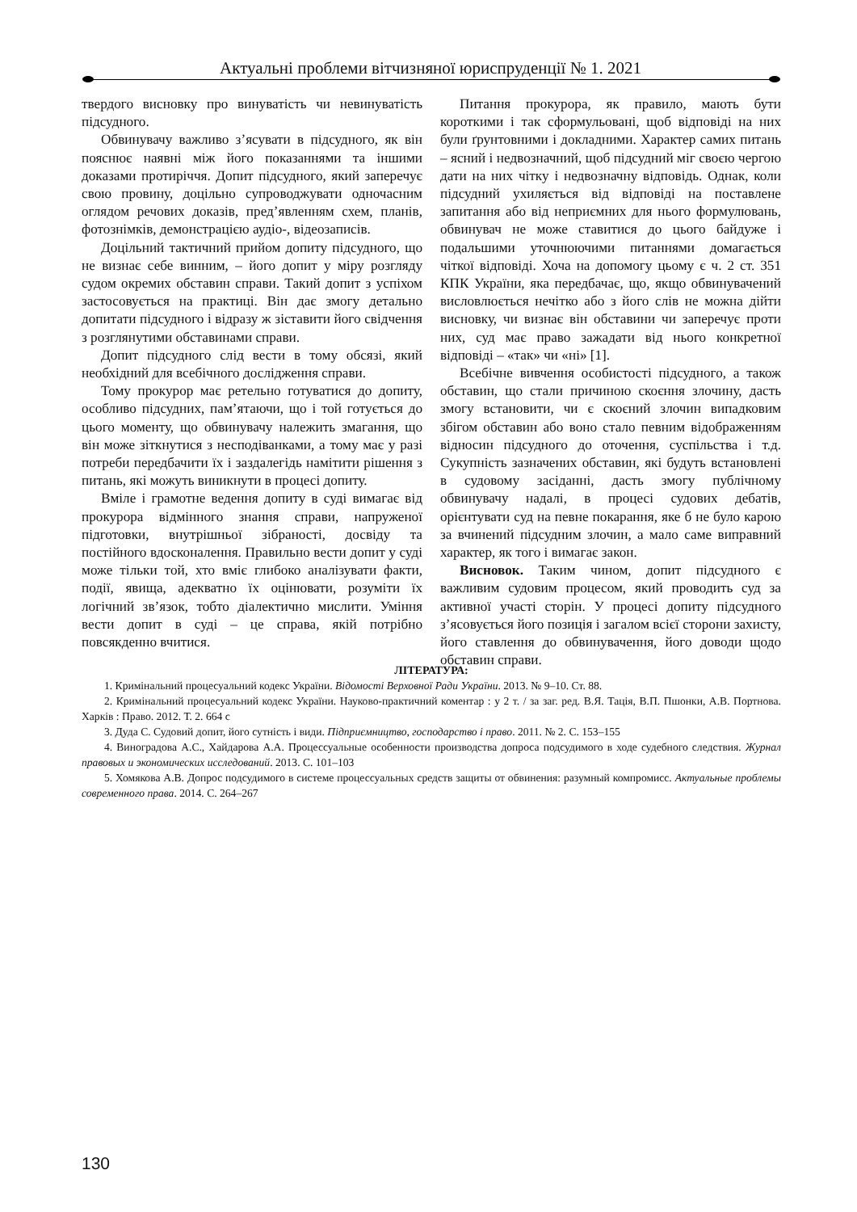Актуальні проблеми вітчизняної юриспруденції № 1. 2021
твердого висновку про винуватість чи невинуватість підсудного.
Обвинувачу важливо з’ясувати в підсудного, як він пояснює наявні між його показаннями та іншими доказами протиріччя. Допит підсудного, який заперечує свою провину, доцільно супроводжувати одночасним оглядом речових доказів, пред’явленням схем, планів, фотознімків, демонстрацією аудіо-, відеозаписів.
Доцільний тактичний прийом допиту підсудного, що не визнає себе винним, – його допит у міру розгляду судом окремих обставин справи. Такий допит з успіхом застосовується на практиці. Він дає змогу детально допитати підсудного і відразу ж зіставити його свідчення з розглянутими обставинами справи.
Допит підсудного слід вести в тому обсязі, який необхідний для всебічного дослідження справи.
Тому прокурор має ретельно готуватися до допиту, особливо підсудних, пам’ятаючи, що і той готується до цього моменту, що обвинувачу належить змагання, що він може зіткнутися з несподіванками, а тому має у разі потреби передбачити їх і заздалегідь намітити рішення з питань, які можуть виникнути в процесі допиту.
Вміле і грамотне ведення допиту в суді вимагає від прокурора відмінного знання справи, напруженої підготовки, внутрішньої зібраності, досвіду та постійного вдосконалення. Правильно вести допит у суді може тільки той, хто вміє глибоко аналізувати факти, події, явища, адекватно їх оцінювати, розуміти їх логічний зв’язок, тобто діалектично мислити. Уміння вести допит в суді – це справа, якій потрібно повсякденно вчитися.
Питання прокурора, як правило, мають бути короткими і так сформульовані, щоб відповіді на них були ґрунтовними і докладними. Характер самих питань – ясний і недвозначний, щоб підсудний міг своєю чергою дати на них чітку і недвозначну відповідь. Однак, коли підсудний ухиляється від відповіді на поставлене запитання або від неприємних для нього формулювань, обвинувач не може ставитися до цього байдуже і подальшими уточнюючими питаннями домагається чіткої відповіді. Хоча на допомогу цьому є ч. 2 ст. 351 КПК України, яка передбачає, що, якщо обвинувачений висловлюється нечітко або з його слів не можна дійти висновку, чи визнає він обставини чи заперечує проти них, суд має право зажадати від нього конкретної відповіді – «так» чи «ні» [1].
Всебічне вивчення особистості підсудного, а також обставин, що стали причиною скоєння злочину, дасть змогу встановити, чи є скоєний злочин випадковим збігом обставин або воно стало певним відображенням відносин підсудного до оточення, суспільства і т.д. Сукупність зазначених обставин, які будуть встановлені в судовому засіданні, дасть змогу публічному обвинувачу надалі, в процесі судових дебатів, орієнтувати суд на певне покарання, яке б не було карою за вчинений підсудним злочин, а мало саме виправний характер, як того і вимагає закон.
Висновок. Таким чином, допит підсудного є важливим судовим процесом, який проводить суд за активної участі сторін. У процесі допиту підсудного з’ясовується його позиція і загалом всієї сторони захисту, його ставлення до обвинувачення, його доводи щодо обставин справи.
ЛІТЕРАТУРА:
1. Кримінальний процесуальний кодекс України. Відомості Верховної Ради України. 2013. № 9–10. Ст. 88.
2. Кримінальний процесуальний кодекс України. Науково-практичний коментар : у 2 т. / за заг. ред. В.Я. Тація, В.П. Пшонки, А.В. Портнова. Харків : Право. 2012. Т. 2. 664 с
3. Дуда С. Судовий допит, його сутність і види. Підприємництво, господарство і право. 2011. № 2. С. 153–155
4. Виноградова А.С., Хайдарова А.А. Процессуальные особенности производства допроса подсудимого в ходе судебного следствия. Журнал правовых и экономических исследований. 2013. С. 101–103
5. Хомякова А.В. Допрос подсудимого в системе процессуальных средств защиты от обвинения: разумный компромисс. Актуальные проблемы современного права. 2014. С. 264–267
130